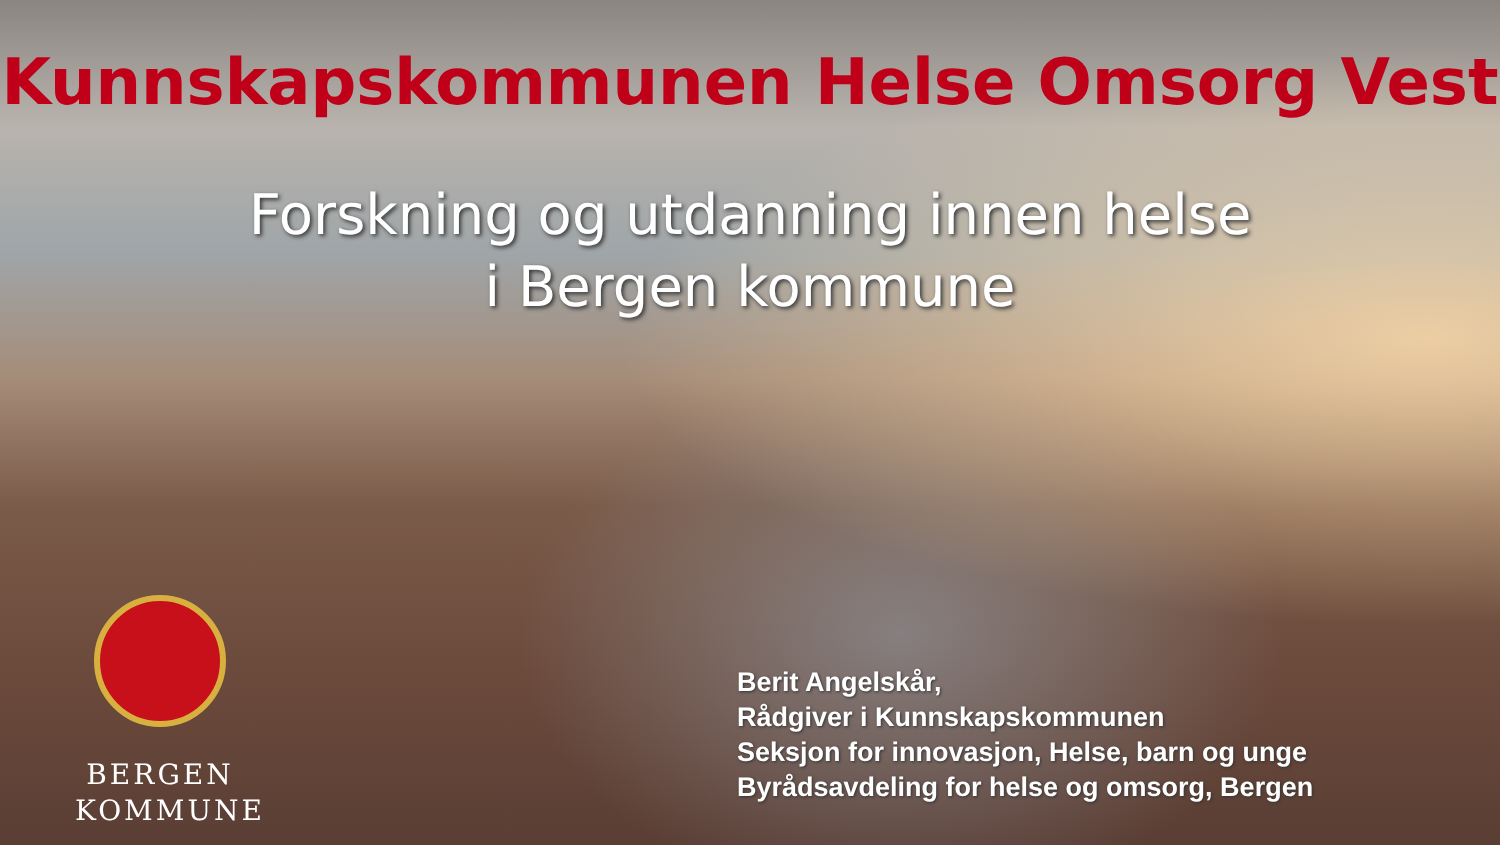Kunnskapskommunen Helse Omsorg Vest
Forskning og utdanning innen helse
i Bergen kommune
BERGEN
KOMMUNE
Berit Angelskår,
Rådgiver i Kunnskapskommunen
Seksjon for innovasjon, Helse, barn og unge
Byrådsavdeling for helse og omsorg, Bergen